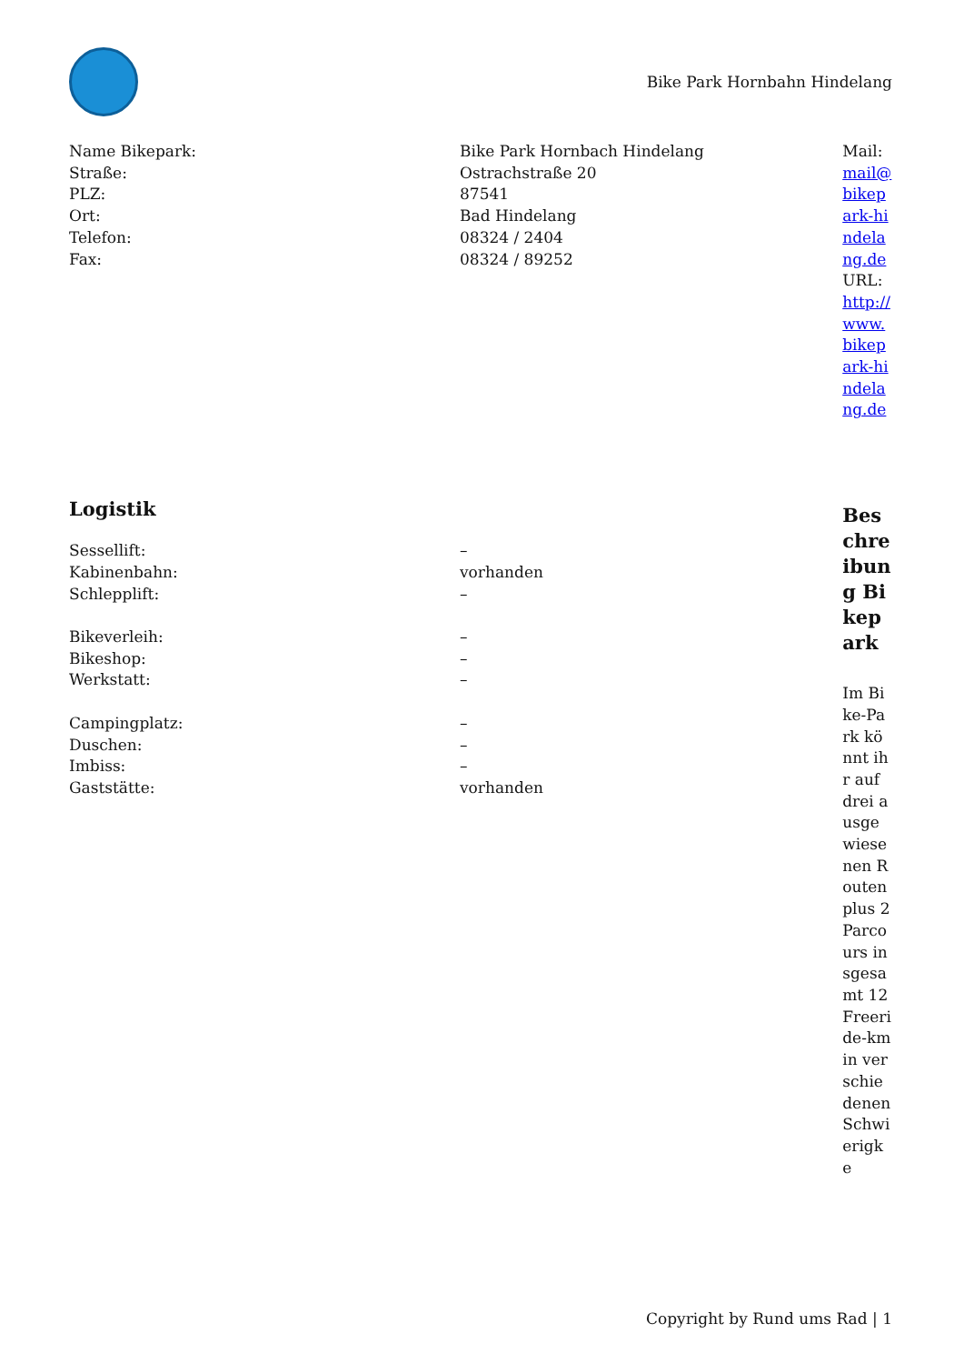Bike Park Hornbahn Hindelang
Name Bikepark: Bike Park Hornbach Hindelang
Straße: Ostrachstraße 20
PLZ: 87541
Ort: Bad Hindelang
Telefon: 08324 / 2404
Fax: 08324 / 89252
Logistik
Sessellift: –
Kabinenbahn: vorhanden
Schlepplift: –
Bikeverleih: –
Bikeshop: –
Werkstatt: –
Campingplatz: –
Duschen: –
Imbiss: –
Gaststätte: vorhanden
Mail: mail@bikepark-hindelang.de
URL: http://www.bikepark-hindelang.de
Beschreibung Bikepark
Im Bike-Park könnt ihr auf drei ausgewiesenen Routen plus 2 Parcours insgesamt 12 Freeride-km in verschiedenen Schwierigke
Copyright by Rund ums Rad | 1